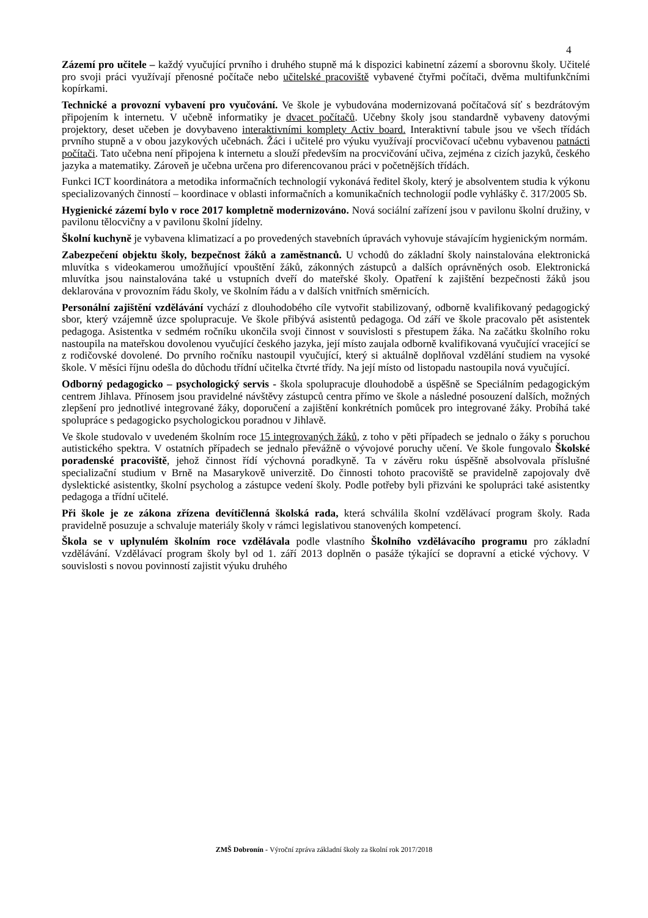4
Zázemí pro učitele – každý vyučující prvního i druhého stupně má k dispozici kabinetní zázemí a sborovnu školy. Učitelé pro svoji práci využívají přenosné počítače nebo učitelské pracoviště vybavené čtyřmi počítači, dvěma multifunkčními kopírkami.
Technické a provozní vybavení pro vyučování. Ve škole je vybudována modernizovaná počítačová síť s bezdrátovým připojením k internetu. V učebně informatiky je dvacet počítačů. Učebny školy jsou standardně vybaveny datovými projektory, deset učeben je dovybaveno interaktivními komplety Activ board. Interaktivní tabule jsou ve všech třídách prvního stupně a v obou jazykových učebnách. Žáci i učitelé pro výuku využívají procvičovací učebnu vybavenou patnácti počítači. Tato učebna není připojena k internetu a slouží především na procvičování učiva, zejména z cizích jazyků, českého jazyka a matematiky. Zároveň je učebna určena pro diferencovanou práci v početnějších třídách.
Funkci ICT koordinátora a metodika informačních technologií vykonává ředitel školy, který je absolventem studia k výkonu specializovaných činností – koordinace v oblasti informačních a komunikačních technologií podle vyhlášky č. 317/2005 Sb.
Hygienické zázemí bylo v roce 2017 kompletně modernizováno. Nová sociální zařízení jsou v pavilonu školní družiny, v pavilonu tělocvičny a v pavilonu školní jídelny.
Školní kuchyně je vybavena klimatizací a po provedených stavebních úpravách vyhovuje stávajícím hygienickým normám.
Zabezpečení objektu školy, bezpečnost žáků a zaměstnanců. U vchodů do základní školy nainstalována elektronická mluvítka s videokamerou umožňující vpouštění žáků, zákonných zástupců a dalších oprávněných osob. Elektronická mluvítka jsou nainstalována také u vstupních dveří do mateřské školy. Opatření k zajištění bezpečnosti žáků jsou deklarována v provozním řádu školy, ve školním řádu a v dalších vnitřních směrnicích.
Personální zajištění vzdělávání vychází z dlouhodobého cíle vytvořit stabilizovaný, odborně kvalifikovaný pedagogický sbor, který vzájemně úzce spolupracuje. Ve škole přibývá asistentů pedagoga. Od září ve škole pracovalo pět asistentek pedagoga. Asistentka v sedmém ročníku ukončila svoji činnost v souvislosti s přestupem žáka. Na začátku školního roku nastoupila na mateřskou dovolenou vyučující českého jazyka, její místo zaujala odborně kvalifikovaná vyučující vracející se z rodičovské dovolené. Do prvního ročníku nastoupil vyučující, který si aktuálně doplňoval vzdělání studiem na vysoké škole. V měsíci říjnu odešla do důchodu třídní učitelka čtvrté třídy. Na její místo od listopadu nastoupila nová vyučující.
Odborný pedagogicko – psychologický servis - škola spolupracuje dlouhodobě a úspěšně se Speciálním pedagogickým centrem Jihlava. Přínosem jsou pravidelné návštěvy zástupců centra přímo ve škole a následné posouzení dalších, možných zlepšení pro jednotlivé integrované žáky, doporučení a zajištění konkrétních pomůcek pro integrované žáky. Probíhá také spolupráce s pedagogicko psychologickou poradnou v Jihlavě.
Ve škole studovalo v uvedeném školním roce 15 integrovaných žáků, z toho v pěti případech se jednalo o žáky s poruchou autistického spektra. V ostatních případech se jednalo převážně o vývojové poruchy učení. Ve škole fungovalo Školské poradenské pracoviště, jehož činnost řídí výchovná poradkyně. Ta v závěru roku úspěšně absolvovala příslušné specializační studium v Brně na Masarykově univerzitě. Do činnosti tohoto pracoviště se pravidelně zapojovaly dvě dyslektické asistentky, školní psycholog a zástupce vedení školy. Podle potřeby byli přizváni ke spolupráci také asistentky pedagoga a třídní učitelé.
Při škole je ze zákona zřízena devítičlenná školská rada, která schválila školní vzdělávací program školy. Rada pravidelně posuzuje a schvaluje materiály školy v rámci legislativou stanovených kompetencí.
Škola se v uplynulém školním roce vzdělávala podle vlastního Školního vzdělávacího programu pro základní vzdělávání. Vzdělávací program školy byl od 1. září 2013 doplněn o pasáže týkající se dopravní a etické výchovy. V souvislosti s novou povinností zajistit výuku druhého
ZMŠ Dobronín - Výroční zpráva základní školy za školní rok 2017/2018